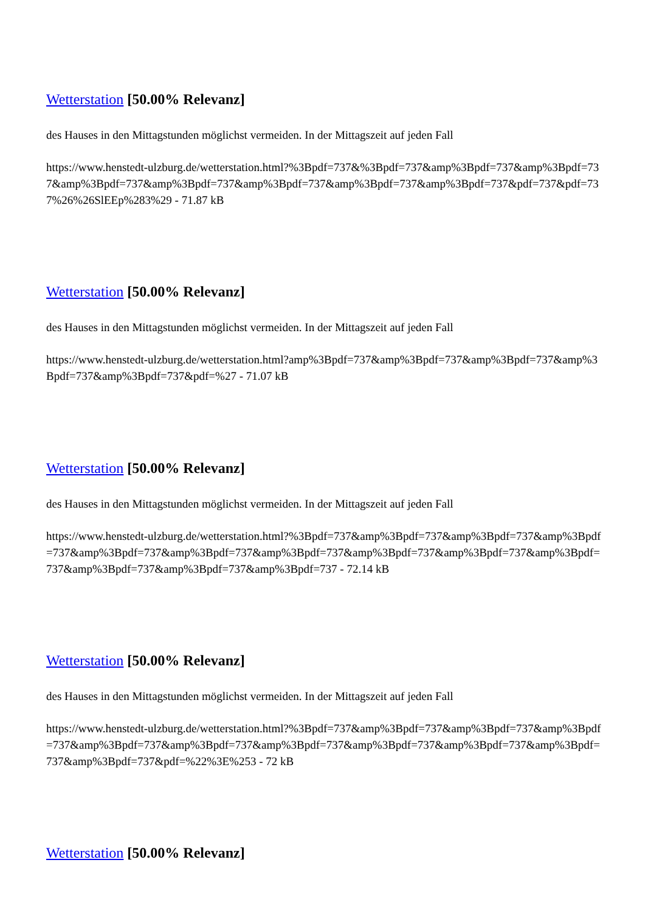Wetterstation [50.00% Relevanz]
des Hauses in den Mittagstunden möglichst vermeiden. In der Mittagszeit auf jeden Fall
https://www.henstedt-ulzburg.de/wetterstation.html?%3Bpdf=737&%3Bpdf=737&amp%3Bpdf=737&amp%3Bpdf=737&amp%3Bpdf=737&amp%3Bpdf=737&amp%3Bpdf=737&amp%3Bpdf=737&amp%3Bpdf=737&pdf=737&pdf=737%26%26SlEEp%283%29 - 71.87 kB
Wetterstation [50.00% Relevanz]
des Hauses in den Mittagstunden möglichst vermeiden. In der Mittagszeit auf jeden Fall
https://www.henstedt-ulzburg.de/wetterstation.html?amp%3Bpdf=737&amp%3Bpdf=737&amp%3Bpdf=737&amp%3Bpdf=737&amp%3Bpdf=737&pdf=%27 - 71.07 kB
Wetterstation [50.00% Relevanz]
des Hauses in den Mittagstunden möglichst vermeiden. In der Mittagszeit auf jeden Fall
https://www.henstedt-ulzburg.de/wetterstation.html?%3Bpdf=737&amp%3Bpdf=737&amp%3Bpdf=737&amp%3Bpdf=737&amp%3Bpdf=737&amp%3Bpdf=737&amp%3Bpdf=737&amp%3Bpdf=737&amp%3Bpdf=737&amp%3Bpdf=737&amp%3Bpdf=737&amp%3Bpdf=737&amp%3Bpdf=737 - 72.14 kB
Wetterstation [50.00% Relevanz]
des Hauses in den Mittagstunden möglichst vermeiden. In der Mittagszeit auf jeden Fall
https://www.henstedt-ulzburg.de/wetterstation.html?%3Bpdf=737&amp%3Bpdf=737&amp%3Bpdf=737&amp%3Bpdf=737&amp%3Bpdf=737&amp%3Bpdf=737&amp%3Bpdf=737&amp%3Bpdf=737&amp%3Bpdf=737&amp%3Bpdf=737&amp%3Bpdf=737&pdf=%22%3E%253 - 72 kB
Wetterstation [50.00% Relevanz]